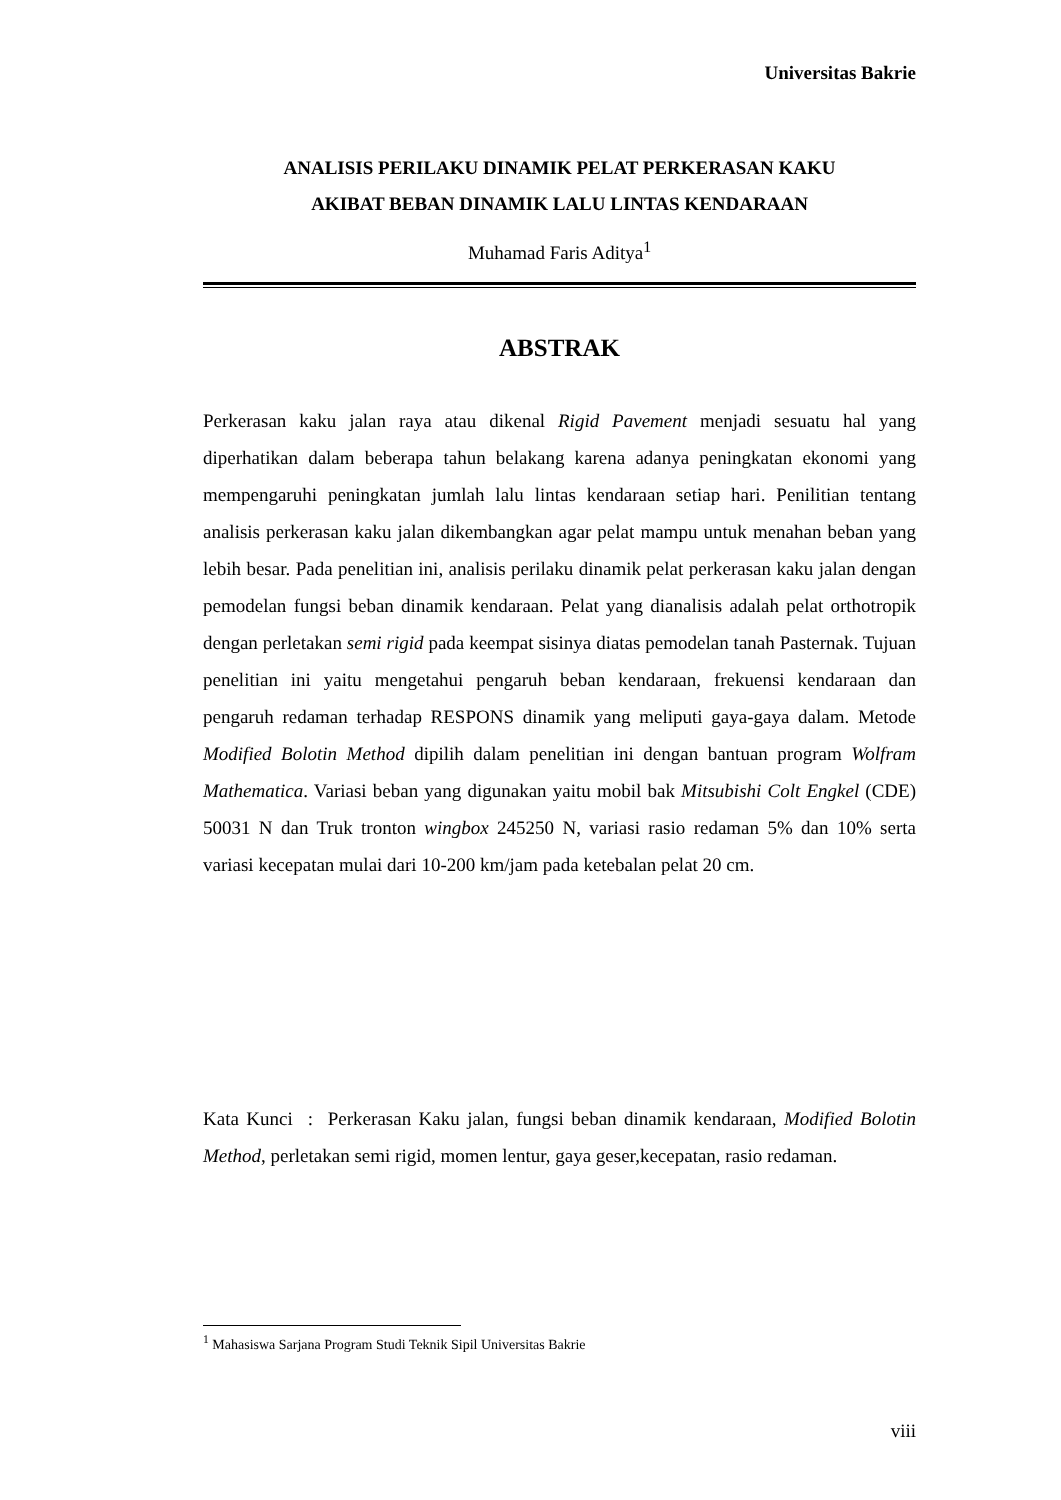Universitas Bakrie
ANALISIS PERILAKU DINAMIK PELAT PERKERASAN KAKU
AKIBAT BEBAN DINAMIK LALU LINTAS KENDARAAN
Muhamad Faris Aditya<sup>1</sup>
ABSTRAK
Perkerasan kaku jalan raya atau dikenal Rigid Pavement menjadi sesuatu hal yang diperhatikan dalam beberapa tahun belakang karena adanya peningkatan ekonomi yang mempengaruhi peningkatan jumlah lalu lintas kendaraan setiap hari. Penilitian tentang analisis perkerasan kaku jalan dikembangkan agar pelat mampu untuk menahan beban yang lebih besar. Pada penelitian ini, analisis perilaku dinamik pelat perkerasan kaku jalan dengan pemodelan fungsi beban dinamik kendaraan. Pelat yang dianalisis adalah pelat orthotropik dengan perletakan semi rigid pada keempat sisinya diatas pemodelan tanah Pasternak. Tujuan penelitian ini yaitu mengetahui pengaruh beban kendaraan, frekuensi kendaraan dan pengaruh redaman terhadap RESPONS dinamik yang meliputi gaya-gaya dalam. Metode Modified Bolotin Method dipilih dalam penelitian ini dengan bantuan program Wolfram Mathematica. Variasi beban yang digunakan yaitu mobil bak Mitsubishi Colt Engkel (CDE) 50031 N dan Truk tronton wingbox 245250 N, variasi rasio redaman 5% dan 10% serta variasi kecepatan mulai dari 10-200 km/jam pada ketebalan pelat 20 cm.
Kata Kunci : Perkerasan Kaku jalan, fungsi beban dinamik kendaraan, Modified Bolotin Method, perletakan semi rigid, momen lentur, gaya geser,kecepatan, rasio redaman.
<sup>1</sup> Mahasiswa Sarjana Program Studi Teknik Sipil Universitas Bakrie
viii